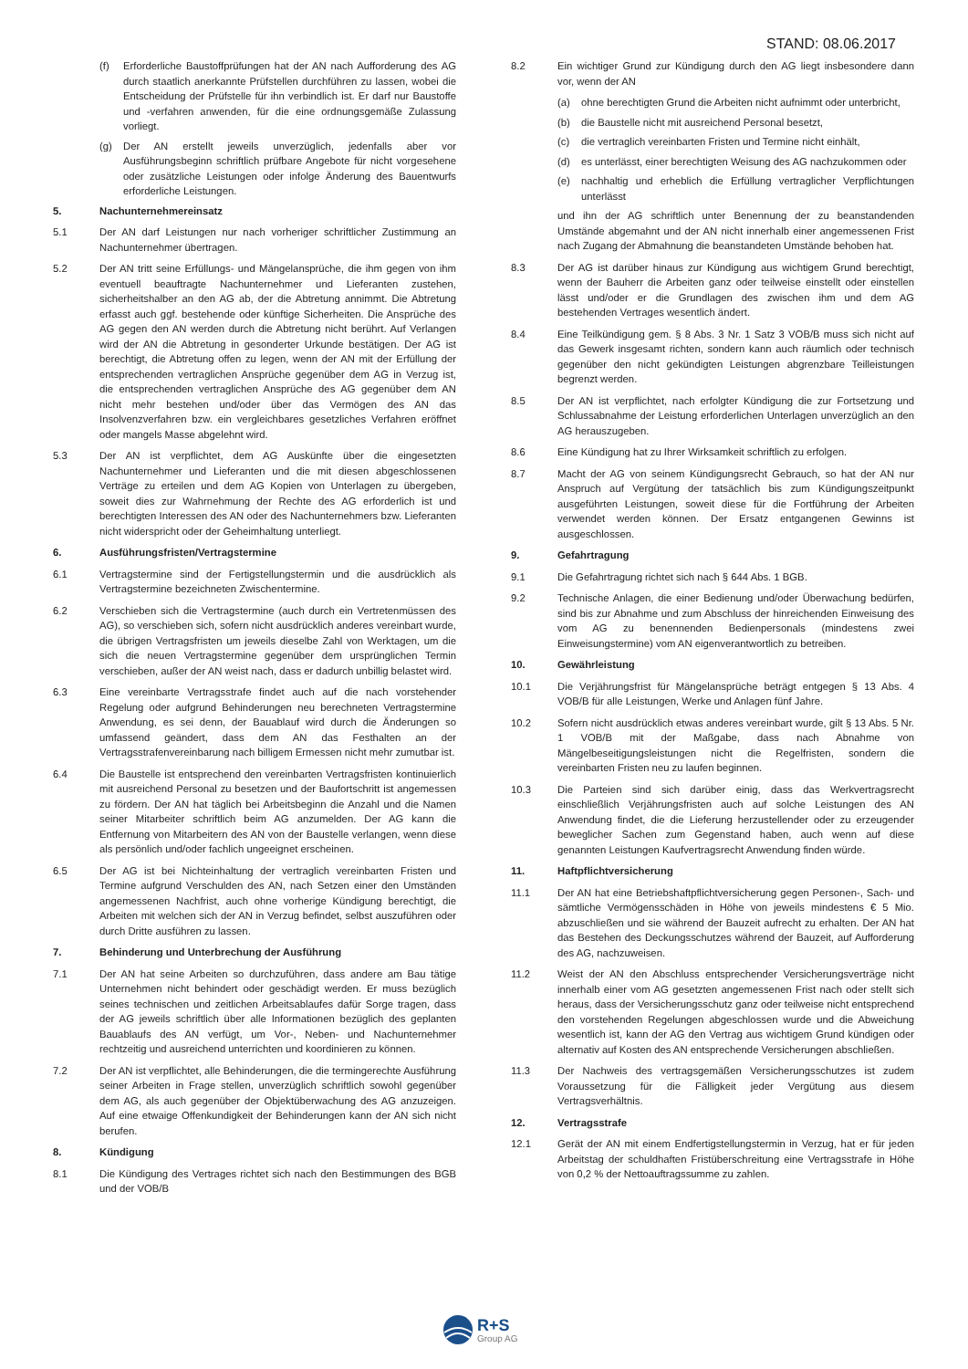STAND: 08.06.2017
(f) Erforderliche Baustoffprüfungen hat der AN nach Aufforderung des AG durch staatlich anerkannte Prüfstellen durchführen zu lassen, wobei die Entscheidung der Prüfstelle für ihn verbindlich ist. Er darf nur Baustoffe und -verfahren anwenden, für die eine ordnungsgemäße Zulassung vorliegt.
(g) Der AN erstellt jeweils unverzüglich, jedenfalls aber vor Ausführungsbeginn schriftlich prüfbare Angebote für nicht vorgesehene oder zusätzliche Leistungen oder infolge Änderung des Bauentwurfs erforderliche Leistungen.
5. Nachunternehmereinsatz
5.1 Der AN darf Leistungen nur nach vorheriger schriftlicher Zustimmung an Nachunternehmer übertragen.
5.2 Der AN tritt seine Erfüllungs- und Mängelansprüche, die ihm gegen von ihm eventuell beauftragte Nachunternehmer und Lieferanten zustehen, sicherheitshalber an den AG ab, der die Abtretung annimmt. Die Abtretung erfasst auch ggf. bestehende oder künftige Sicherheiten. Die Ansprüche des AG gegen den AN werden durch die Abtretung nicht berührt. Auf Verlangen wird der AN die Abtretung in gesonderter Urkunde bestätigen. Der AG ist berechtigt, die Abtretung offen zu legen, wenn der AN mit der Erfüllung der entsprechenden vertraglichen Ansprüche gegenüber dem AG in Verzug ist, die entsprechenden vertraglichen Ansprüche des AG gegenüber dem AN nicht mehr bestehen und/oder über das Vermögen des AN das Insolvenzverfahren bzw. ein vergleichbares gesetzliches Verfahren eröffnet oder mangels Masse abgelehnt wird.
5.3 Der AN ist verpflichtet, dem AG Auskünfte über die eingesetzten Nachunternehmer und Lieferanten und die mit diesen abgeschlossenen Verträge zu erteilen und dem AG Kopien von Unterlagen zu übergeben, soweit dies zur Wahrnehmung der Rechte des AG erforderlich ist und berechtigten Interessen des AN oder des Nachunternehmers bzw. Lieferanten nicht widerspricht oder der Geheimhaltung unterliegt.
6. Ausführungsfristen/Vertragstermine
6.1 Vertragstermine sind der Fertigstellungstermin und die ausdrücklich als Vertragstermine bezeichneten Zwischentermine.
6.2 Verschieben sich die Vertragstermine (auch durch ein Vertretenmüssen des AG), so verschieben sich, sofern nicht ausdrücklich anderes vereinbart wurde, die übrigen Vertragsfristen um jeweils dieselbe Zahl von Werktagen, um die sich die neuen Vertragstermine gegenüber dem ursprünglichen Termin verschieben, außer der AN weist nach, dass er dadurch unbillig belastet wird.
6.3 Eine vereinbarte Vertragsstrafe findet auch auf die nach vorstehender Regelung oder aufgrund Behinderungen neu berechneten Vertragstermine Anwendung, es sei denn, der Bauablauf wird durch die Änderungen so umfassend geändert, dass dem AN das Festhalten an der Vertragsstrafenvereinbarung nach billigem Ermessen nicht mehr zumutbar ist.
6.4 Die Baustelle ist entsprechend den vereinbarten Vertragsfristen kontinuierlich mit ausreichend Personal zu besetzen und der Baufortschritt ist angemessen zu fördern. Der AN hat täglich bei Arbeitsbeginn die Anzahl und die Namen seiner Mitarbeiter schriftlich beim AG anzumelden. Der AG kann die Entfernung von Mitarbeitern des AN von der Baustelle verlangen, wenn diese als persönlich und/oder fachlich ungeeignet erscheinen.
6.5 Der AG ist bei Nichteinhaltung der vertraglich vereinbarten Fristen und Termine aufgrund Verschulden des AN, nach Setzen einer den Umständen angemessenen Nachfrist, auch ohne vorherige Kündigung berechtigt, die Arbeiten mit welchen sich der AN in Verzug befindet, selbst auszuführen oder durch Dritte ausführen zu lassen.
7. Behinderung und Unterbrechung der Ausführung
7.1 Der AN hat seine Arbeiten so durchzuführen, dass andere am Bau tätige Unternehmen nicht behindert oder geschädigt werden. Er muss bezüglich seines technischen und zeitlichen Arbeitsablaufes dafür Sorge tragen, dass der AG jeweils schriftlich über alle Informationen bezüglich des geplanten Bauablaufs des AN verfügt, um Vor-, Neben- und Nachunternehmer rechtzeitig und ausreichend unterrichten und koordinieren zu können.
7.2 Der AN ist verpflichtet, alle Behinderungen, die die termingerechte Ausführung seiner Arbeiten in Frage stellen, unverzüglich schriftlich sowohl gegenüber dem AG, als auch gegenüber der Objektüberwachung des AG anzuzeigen. Auf eine etwaige Offenkundigkeit der Behinderungen kann der AN sich nicht berufen.
8. Kündigung
8.1 Die Kündigung des Vertrages richtet sich nach den Bestimmungen des BGB und der VOB/B
8.2 Ein wichtiger Grund zur Kündigung durch den AG liegt insbesondere dann vor, wenn der AN
(a) ohne berechtigten Grund die Arbeiten nicht aufnimmt oder unterbricht,
(b) die Baustelle nicht mit ausreichend Personal besetzt,
(c) die vertraglich vereinbarten Fristen und Termine nicht einhält,
(d) es unterlässt, einer berechtigten Weisung des AG nachzukommen oder
(e) nachhaltig und erheblich die Erfüllung vertraglicher Verpflichtungen unterlässt
und ihn der AG schriftlich unter Benennung der zu beanstandenden Umstände abgemahnt und der AN nicht innerhalb einer angemessenen Frist nach Zugang der Abmahnung die beanstandeten Umstände behoben hat.
8.3 Der AG ist darüber hinaus zur Kündigung aus wichtigem Grund berechtigt, wenn der Bauherr die Arbeiten ganz oder teilweise einstellt oder einstellen lässt und/oder er die Grundlagen des zwischen ihm und dem AG bestehenden Vertrages wesentlich ändert.
8.4 Eine Teilkündigung gem. § 8 Abs. 3 Nr. 1 Satz 3 VOB/B muss sich nicht auf das Gewerk insgesamt richten, sondern kann auch räumlich oder technisch gegenüber den nicht gekündigten Leistungen abgrenzbare Teilleistungen begrenzt werden.
8.5 Der AN ist verpflichtet, nach erfolgter Kündigung die zur Fortsetzung und Schlussabnahme der Leistung erforderlichen Unterlagen unverzüglich an den AG herauszugeben.
8.6 Eine Kündigung hat zu Ihrer Wirksamkeit schriftlich zu erfolgen.
8.7 Macht der AG von seinem Kündigungsrecht Gebrauch, so hat der AN nur Anspruch auf Vergütung der tatsächlich bis zum Kündigungszeitpunkt ausgeführten Leistungen, soweit diese für die Fortführung der Arbeiten verwendet werden können. Der Ersatz entgangenen Gewinns ist ausgeschlossen.
9. Gefahrtragung
9.1 Die Gefahrtragung richtet sich nach § 644 Abs. 1 BGB.
9.2 Technische Anlagen, die einer Bedienung und/oder Überwachung bedürfen, sind bis zur Abnahme und zum Abschluss der hinreichenden Einweisung des vom AG zu benennenden Bedienpersonals (mindestens zwei Einweisungstermine) vom AN eigenverantwortlich zu betreiben.
10. Gewährleistung
10.1 Die Verjährungsfrist für Mängelansprüche beträgt entgegen § 13 Abs. 4 VOB/B für alle Leistungen, Werke und Anlagen fünf Jahre.
10.2 Sofern nicht ausdrücklich etwas anderes vereinbart wurde, gilt § 13 Abs. 5 Nr. 1 VOB/B mit der Maßgabe, dass nach Abnahme von Mängelbeseitigungsleistungen nicht die Regelfristen, sondern die vereinbarten Fristen neu zu laufen beginnen.
10.3 Die Parteien sind sich darüber einig, dass das Werkvertragsrecht einschließlich Verjährungsfristen auch auf solche Leistungen des AN Anwendung findet, die die Lieferung herzustellender oder zu erzeugender beweglicher Sachen zum Gegenstand haben, auch wenn auf diese genannten Leistungen Kaufvertragsrecht Anwendung finden würde.
11. Haftpflichtversicherung
11.1 Der AN hat eine Betriebshaftpflichtversicherung gegen Personen-, Sach- und sämtliche Vermögensschäden in Höhe von jeweils mindestens € 5 Mio. abzuschließen und sie während der Bauzeit aufrecht zu erhalten. Der AN hat das Bestehen des Deckungsschutzes während der Bauzeit, auf Aufforderung des AG, nachzuweisen.
11.2 Weist der AN den Abschluss entsprechender Versicherungsverträge nicht innerhalb einer vom AG gesetzten angemessenen Frist nach oder stellt sich heraus, dass der Versicherungsschutz ganz oder teilweise nicht entsprechend den vorstehenden Regelungen abgeschlossen wurde und die Abweichung wesentlich ist, kann der AG den Vertrag aus wichtigem Grund kündigen oder alternativ auf Kosten des AN entsprechende Versicherungen abschließen.
11.3 Der Nachweis des vertragsgemäßen Versicherungsschutzes ist zudem Voraussetzung für die Fälligkeit jeder Vergütung aus diesem Vertragsverhältnis.
12. Vertragsstrafe
12.1 Gerät der AN mit einem Endfertigstellungstermin in Verzug, hat er für jeden Arbeitstag der schuldhaften Fristüberschreitung eine Vertragsstrafe in Höhe von 0,2 % der Nettoauftragssumme zu zahlen.
R+S
Group AG